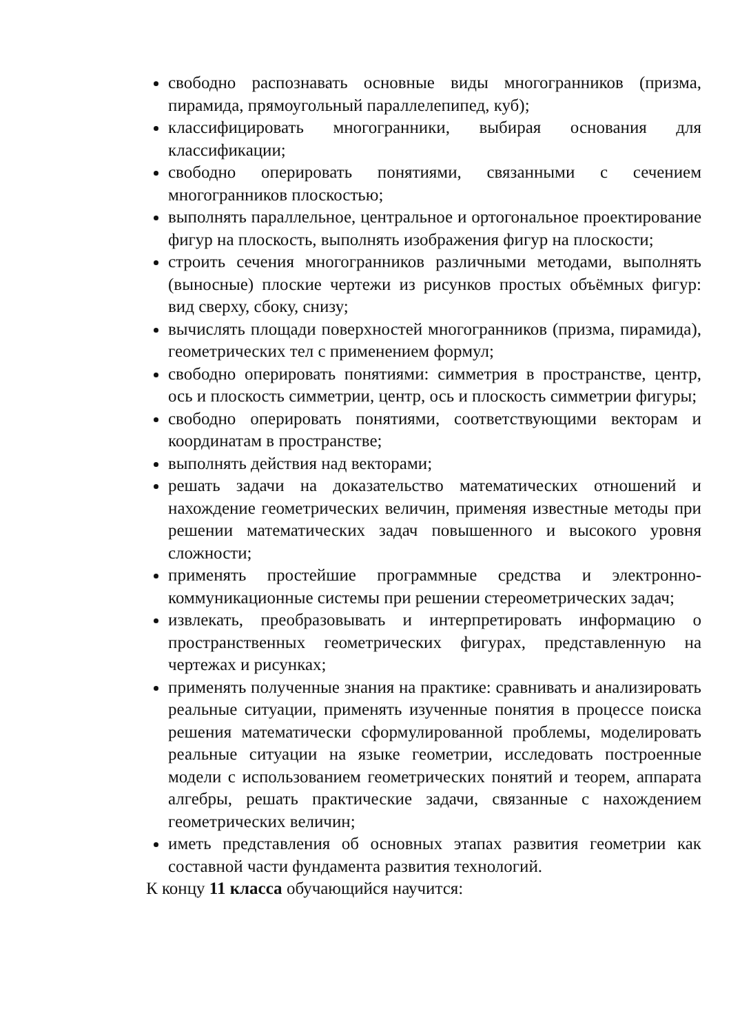свободно распознавать основные виды многогранников (призма, пирамида, прямоугольный параллелепипед, куб);
классифицировать многогранники, выбирая основания для классификации;
свободно оперировать понятиями, связанными с сечением многогранников плоскостью;
выполнять параллельное, центральное и ортогональное проектирование фигур на плоскость, выполнять изображения фигур на плоскости;
строить сечения многогранников различными методами, выполнять (выносные) плоские чертежи из рисунков простых объёмных фигур: вид сверху, сбоку, снизу;
вычислять площади поверхностей многогранников (призма, пирамида), геометрических тел с применением формул;
свободно оперировать понятиями: симметрия в пространстве, центр, ось и плоскость симметрии, центр, ось и плоскость симметрии фигуры;
свободно оперировать понятиями, соответствующими векторам и координатам в пространстве;
выполнять действия над векторами;
решать задачи на доказательство математических отношений и нахождение геометрических величин, применяя известные методы при решении математических задач повышенного и высокого уровня сложности;
применять простейшие программные средства и электронно-коммуникационные системы при решении стереометрических задач;
извлекать, преобразовывать и интерпретировать информацию о пространственных геометрических фигурах, представленную на чертежах и рисунках;
применять полученные знания на практике: сравнивать и анализировать реальные ситуации, применять изученные понятия в процессе поиска решения математически сформулированной проблемы, моделировать реальные ситуации на языке геометрии, исследовать построенные модели с использованием геометрических понятий и теорем, аппарата алгебры, решать практические задачи, связанные с нахождением геометрических величин;
иметь представления об основных этапах развития геометрии как составной части фундамента развития технологий.
К концу 11 класса обучающийся научится: